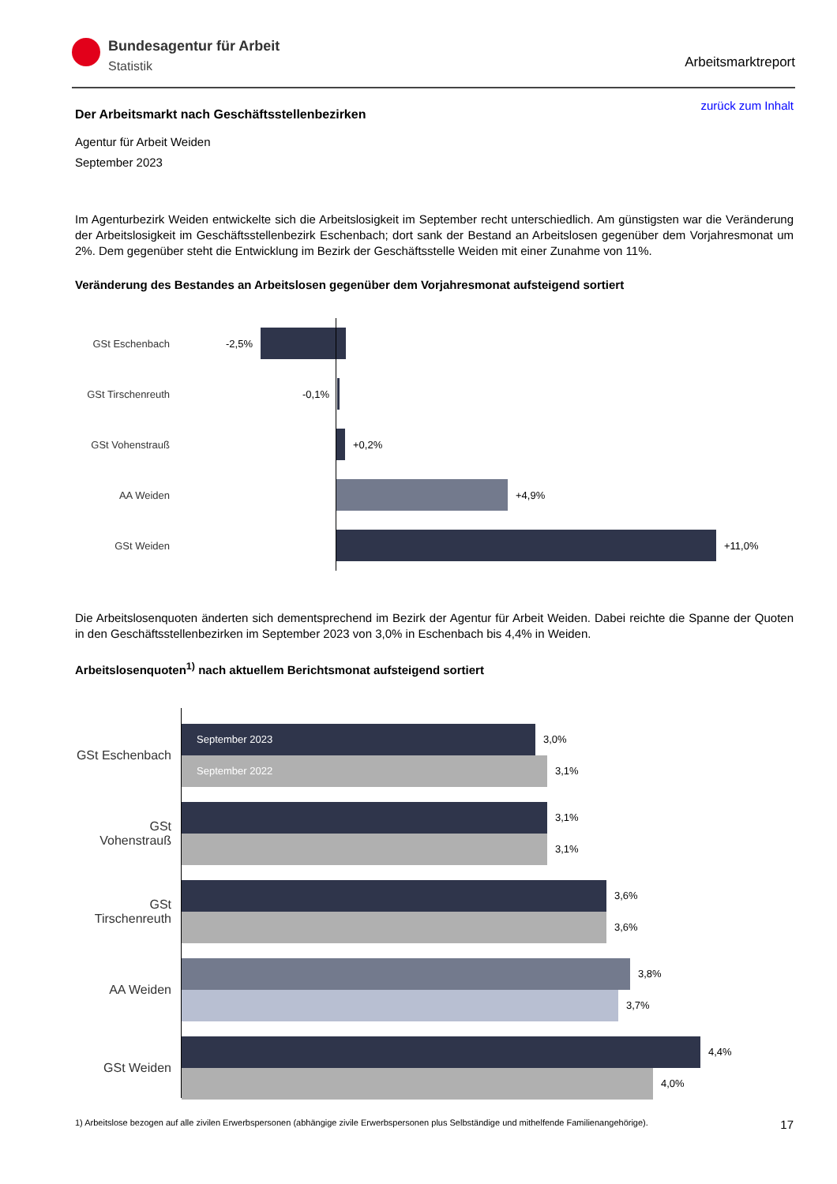Bundesagentur für Arbeit
Statistik
Arbeitsmarktreport
zurück zum Inhalt
Der Arbeitsmarkt nach Geschäftsstellenbezirken
Agentur für Arbeit Weiden
September 2023
Im Agenturbezirk Weiden entwickelte sich die Arbeitslosigkeit im September recht unterschiedlich. Am günstigsten war die Veränderung der Arbeitslosigkeit im Geschäftsstellenbezirk Eschenbach; dort sank der Bestand an Arbeitslosen gegenüber dem Vorjahresmonat um 2%. Dem gegenüber steht die Entwicklung im Bezirk der Geschäftsstelle Weiden mit einer Zunahme von 11%.
Veränderung des Bestandes an Arbeitslosen gegenüber dem Vorjahresmonat aufsteigend sortiert
GSt Eschenbach -2,5%
GSt Tirschenreuth -0,1%
GSt Vohenstrauß +0,2%
AA Weiden +4,9%
GSt Weiden +11,0%
Die Arbeitslosenquoten änderten sich dementsprechend im Bezirk der Agentur für Arbeit Weiden. Dabei reichte die Spanne der Quoten in den Geschäftsstellenbezirken im September 2023 von 3,0% in Eschenbach bis 4,4% in Weiden.
Arbeitslosenquoten<sup>1)</sup> nach aktuellem Berichtsmonat aufsteigend sortiert
GSt Eschenbach
September 2023
3,0%
September 2022
3,1%
GSt Vohenstrauß
3,1%
3,1%
GSt Tirschenreuth
3,6%
3,6%
AA Weiden
3,8%
3,7%
GSt Weiden
4,4%
4,0%
1) Arbeitslose bezogen auf alle zivilen Erwerbspersonen (abhängige zivile Erwerbspersonen plus Selbständige und mithelfende Familienangehörige). 17